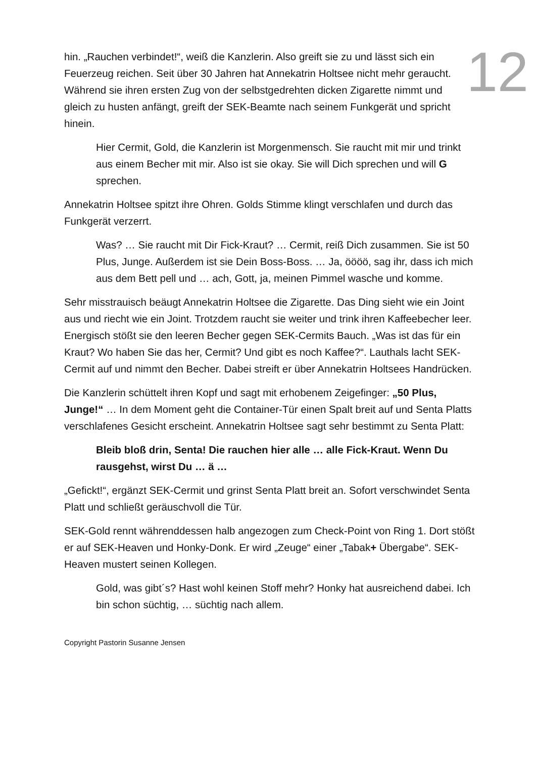12
hin. „Rauchen verbindet!“, weiß die Kanzlerin. Also greift sie zu und lässt sich ein Feuerzeug reichen. Seit über 30 Jahren hat Annekatrin Holtsee nicht mehr geraucht. Während sie ihren ersten Zug von der selbstgedrehten dicken Zigarette nimmt und gleich zu husten anfängt, greift der SEK-Beamte nach seinem Funkgerät und spricht hinein.
Hier Cermit, Gold, die Kanzlerin ist Morgenmensch. Sie raucht mit mir und trinkt aus einem Becher mit mir. Also ist sie okay. Sie will Dich sprechen und will G sprechen.
Annekatrin Holtsee spitzt ihre Ohren. Golds Stimme klingt verschlafen und durch das Funkgerät verzerrt.
Was? … Sie raucht mit Dir Fick-Kraut? … Cermit, reiß Dich zusammen. Sie ist 50 Plus, Junge. Außerdem ist sie Dein Boss-Boss. … Ja, öööö, sag ihr, dass ich mich aus dem Bett pell und … ach, Gott, ja, meinen Pimmel wasche und komme.
Sehr misstrauisch beäugt Annekatrin Holtsee die Zigarette. Das Ding sieht wie ein Joint aus und riecht wie ein Joint. Trotzdem raucht sie weiter und trink ihren Kaffeebecher leer. Energisch stößt sie den leeren Becher gegen SEK-Cermits Bauch. „Was ist das für ein Kraut? Wo haben Sie das her, Cermit? Und gibt es noch Kaffee?“. Lauthals lacht SEK-Cermit auf und nimmt den Becher. Dabei streift er über Annekatrin Holtsees Handrücken.
Die Kanzlerin schüttelt ihren Kopf und sagt mit erhobenem Zeigefinger: „50 Plus, Junge!“ … In dem Moment geht die Container-Tür einen Spalt breit auf und Senta Platts verschlafenes Gesicht erscheint. Annekatrin Holtsee sagt sehr bestimmt zu Senta Platt:
Bleib bloß drin, Senta! Die rauchen hier alle … alle Fick-Kraut. Wenn Du rausgehst, wirst Du … ä …
„Gefickt!“, ergänzt SEK-Cermit und grinst Senta Platt breit an. Sofort verschwindet Senta Platt und schließt geräuschvoll die Tür.
SEK-Gold rennt währenddessen halb angezogen zum Check-Point von Ring 1. Dort stößt er auf SEK-Heaven und Honky-Donk. Er wird „Zeuge“ einer „Tabak+ Übergabe“. SEK-Heaven mustert seinen Kollegen.
Gold, was gibt´s? Hast wohl keinen Stoff mehr? Honky hat ausreichend dabei. Ich bin schon süchtig, … süchtig nach allem.
Copyright Pastorin Susanne Jensen